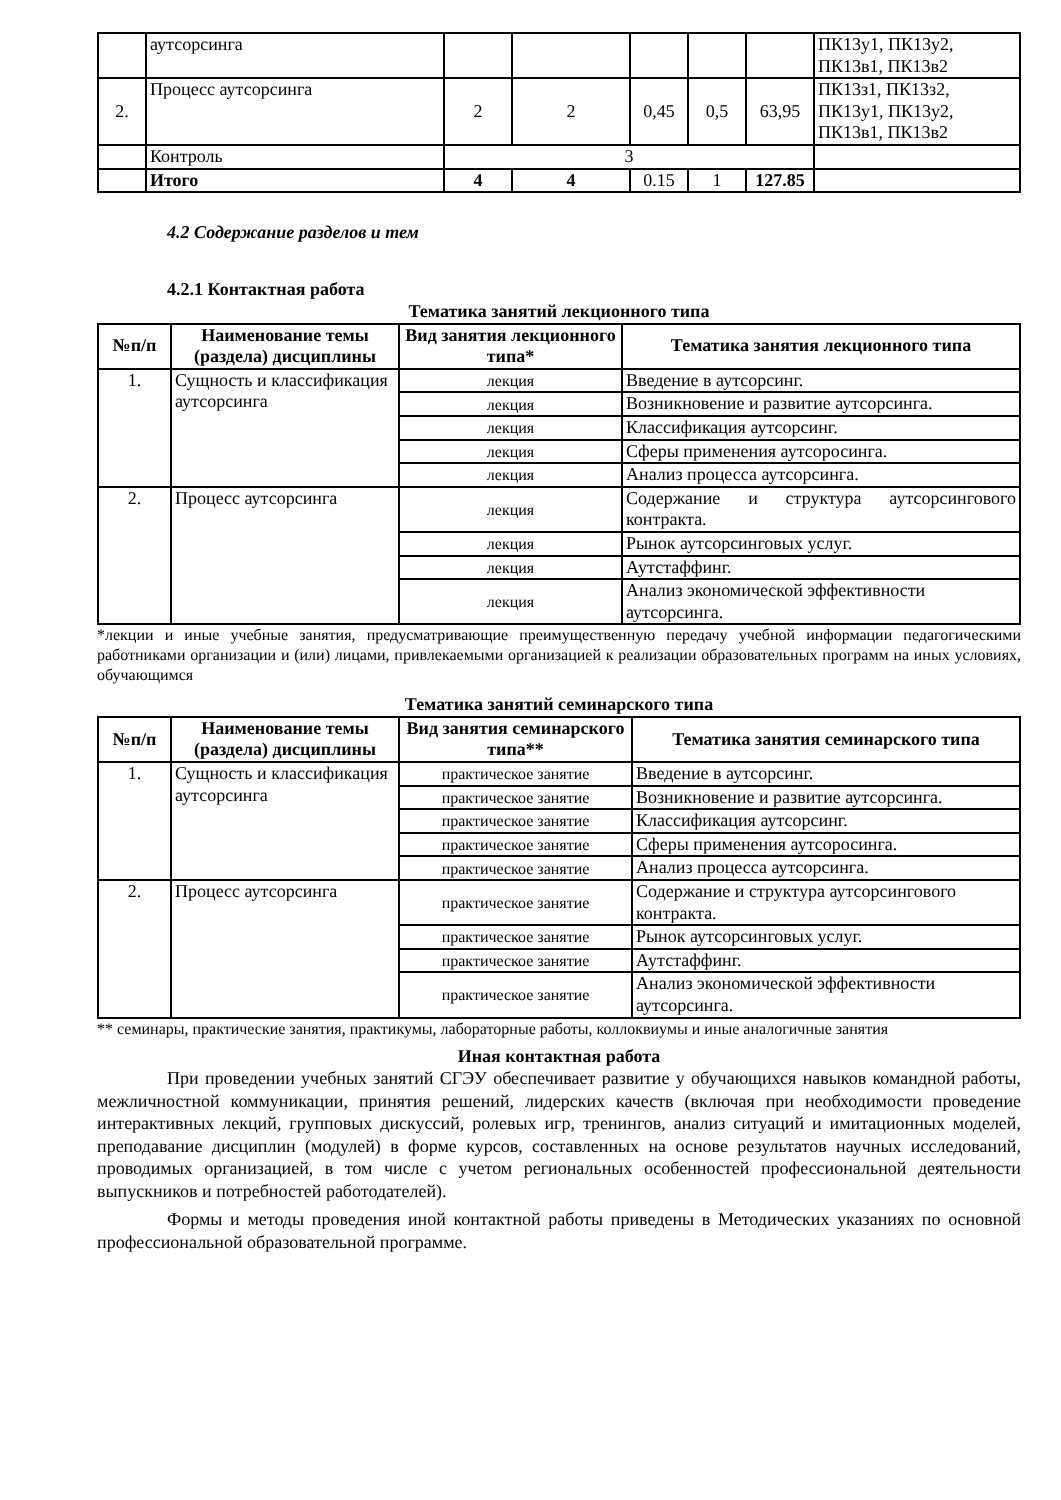| | аутсорсинга | | | | | | ПК13у1, ПК13у2, ПК13в1, ПК13в2 |
| 2. | Процесс аутсорсинга | 2 | 2 | 0,45 | 0,5 | 63,95 | ПК13з1, ПК13з2, ПК13у1, ПК13у2, ПК13в1, ПК13в2 |
| | Контроль | 3 | | | | | |
| | Итого | 4 | 4 | 0.15 | 1 | 127.85 | |
4.2 Содержание разделов и тем
4.2.1 Контактная работа
Тематика занятий лекционного типа
| №п/п | Наименование темы (раздела) дисциплины | Вид занятия лекционного типа* | Тематика занятия лекционного типа |
| --- | --- | --- | --- |
| 1. | Сущность и классификация аутсорсинга | лекция | Введение в аутсорсинг. |
| | | лекция | Возникновение и развитие аутсорсинга. |
| | | лекция | Классификация аутсорсинг. |
| | | лекция | Сферы применения аутсоросинга. |
| | | лекция | Анализ процесса аутсорсинга. |
| 2. | Процесс аутсорсинга | лекция | Содержание и структура аутсорсингового контракта. |
| | | лекция | Рынок аутсорсинговых услуг. |
| | | лекция | Аутстаффинг. |
| | | лекция | Анализ экономической эффективности аутсорсинга. |
*лекции и иные учебные занятия, предусматривающие преимущественную передачу учебной информации педагогическими работниками организации и (или) лицами, привлекаемыми организацией к реализации образовательных программ на иных условиях, обучающимся
Тематика занятий семинарского типа
| №п/п | Наименование темы (раздела) дисциплины | Вид занятия семинарского типа** | Тематика занятия семинарского типа |
| --- | --- | --- | --- |
| 1. | Сущность и классификация аутсорсинга | практическое занятие | Введение в аутсорсинг. |
| | | практическое занятие | Возникновение и развитие аутсорсинга. |
| | | практическое занятие | Классификация аутсорсинг. |
| | | практическое занятие | Сферы применения аутсоросинга. |
| | | практическое занятие | Анализ процесса аутсорсинга. |
| 2. | Процесс аутсорсинга | практическое занятие | Содержание и структура аутсорсингового контракта. |
| | | практическое занятие | Рынок аутсорсинговых услуг. |
| | | практическое занятие | Аутстаффинг. |
| | | практическое занятие | Анализ экономической эффективности аутсорсинга. |
** семинары, практические занятия, практикумы, лабораторные работы, коллоквиумы и иные аналогичные занятия
Иная контактная работа
При проведении учебных занятий СГЭУ обеспечивает развитие у обучающихся навыков командной работы, межличностной коммуникации, принятия решений, лидерских качеств (включая при необходимости проведение интерактивных лекций, групповых дискуссий, ролевых игр, тренингов, анализ ситуаций и имитационных моделей, преподавание дисциплин (модулей) в форме курсов, составленных на основе результатов научных исследований, проводимых организацией, в том числе с учетом региональных особенностей профессиональной деятельности выпускников и потребностей работодателей).
Формы и методы проведения иной контактной работы приведены в Методических указаниях по основной профессиональной образовательной программе.